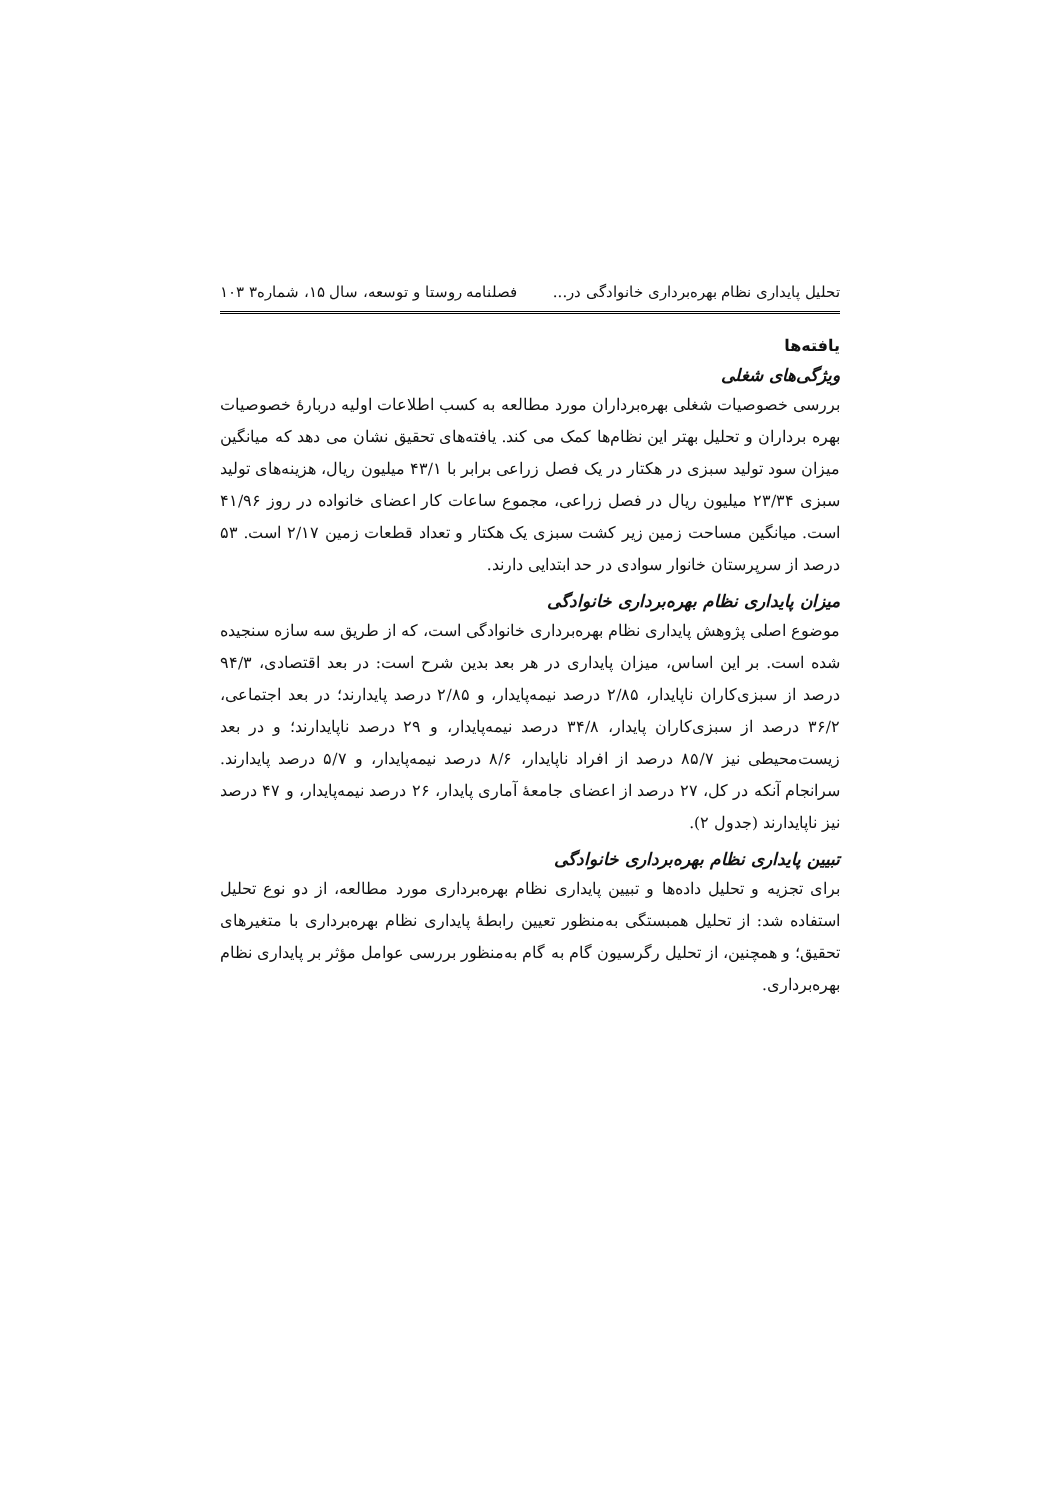تحلیل پایداری نظام بهره‌برداری خانوادگی در... فصلنامه روستا و توسعه، سال ۱۵، شماره۳ ۱۰۳
یافته‌ها
ویژگی‌های شغلی
بررسی خصوصیات شغلی بهره‌برداران مورد مطالعه به کسب اطلاعات اولیه دربارۀ خصوصیات بهره برداران و تحلیل بهتر این نظام‌ها کمک می کند. یافته‌های تحقیق نشان می دهد که میانگین میزان سود تولید سبزی در هکتار در یک فصل زراعی برابر با ۴۳/۱ میلیون ریال، هزینه‌های تولید سبزی ۲۳/۳۴ میلیون ریال در فصل زراعی، مجموع ساعات کار اعضای خانواده در روز ۴۱/۹۶ است. میانگین مساحت زمین زیر کشت سبزی یک هکتار و تعداد قطعات زمین ۲/۱۷ است. ۵۳ درصد از سرپرستان خانوار سوادی در حد ابتدایی دارند.
میزان پایداری نظام بهره‌برداری خانوادگی
موضوع اصلی پژوهش پایداری نظام بهره‌برداری خانوادگی است، که از طریق سه سازه سنجیده شده است. بر این اساس، میزان پایداری در هر بعد بدین شرح است: در بعد اقتصادی، ۹۴/۳ درصد از سبزی‌کاران ناپایدار، ۲/۸۵ درصد نیمه‌پایدار، و ۲/۸۵ درصد پایدارند؛ در بعد اجتماعی، ۳۶/۲ درصد از سبزی‌کاران پایدار، ۳۴/۸ درصد نیمه‌پایدار، و ۲۹ درصد ناپایدارند؛ و در بعد زیست‌محیطی نیز ۸۵/۷ درصد از افراد ناپایدار، ۸/۶ درصد نیمه‌پایدار، و ۵/۷ درصد پایدارند. سرانجام آنکه در کل، ۲۷ درصد از اعضای جامعۀ آماری پایدار، ۲۶ درصد نیمه‌پایدار، و ۴۷ درصد نیز ناپایدارند (جدول ۲).
تبیین پایداری نظام بهره‌برداری خانوادگی
برای تجزیه و تحلیل داده‌ها و تبیین پایداری نظام بهره‌برداری مورد مطالعه، از دو نوع تحلیل استفاده شد: از تحلیل همبستگی به‌منظور تعیین رابطۀ پایداری نظام بهره‌برداری با متغیرهای تحقیق؛ و همچنین، از تحلیل رگرسیون گام به گام به‌منظور بررسی عوامل مؤثر بر پایداری نظام بهره‌برداری.